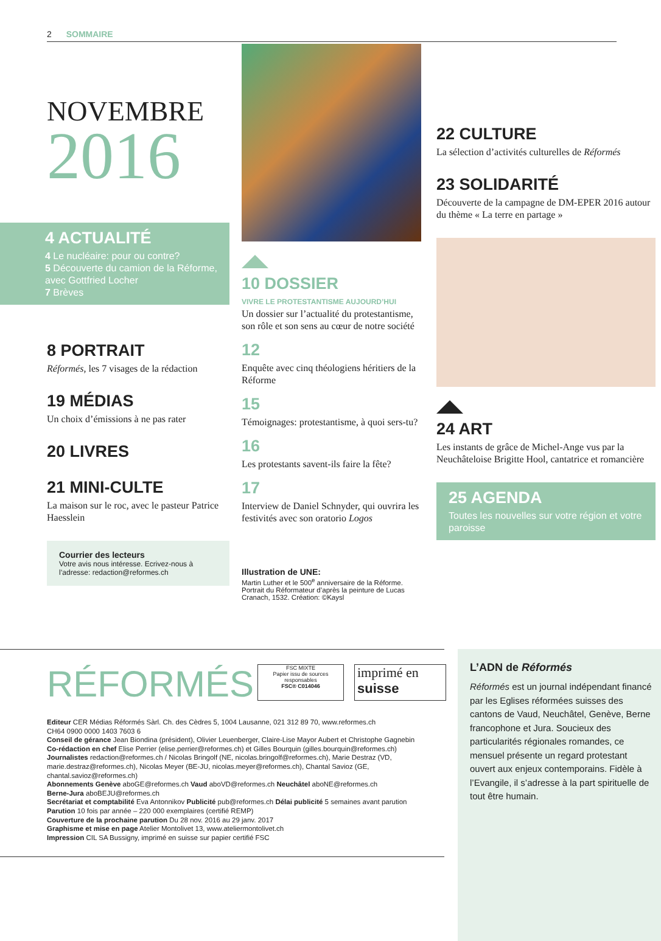2 SOMMAIRE
NOVEMBRE
2016
4 ACTUALITÉ
4 Le nucléaire: pour ou contre?
5 Découverte du camion de la Réforme, avec Gottfried Locher
7 Brèves
8 PORTRAIT
Réformés, les 7 visages de la rédaction
19 MÉDIAS
Un choix d’émissions à ne pas rater
20 LIVRES
21 MINI-CULTE
La maison sur le roc, avec le pasteur Patrice Haesslein
Courrier des lecteurs
Votre avis nous intéresse. Ecrivez-nous à l’adresse: redaction@reformes.ch
10 DOSSIER
VIVRE LE PROTESTANTISME AUJOURD’HUI
Un dossier sur l’actualité du protestantisme, son rôle et son sens au cœur de notre société
12
Enquête avec cinq théologiens héritiers de la Réforme
15
Témoignages: protestantisme, à quoi sers-tu?
16
Les protestants savent-ils faire la fête?
17
Interview de Daniel Schnyder, qui ouvrira les festivités avec son oratorio Logos
Illustration de UNE:
Martin Luther et le 500<sup>e</sup> anniversaire de la Réforme. Portrait du Réformateur d’après la peinture de Lucas Cranach, 1532. Création: ©Kaysl
22 CULTURE
La sélection d’activités culturelles de Réformés
23 SOLIDARITÉ
Découverte de la campagne de DM-EPER 2016 autour du thème « La terre en partage »
24 ART
Les instants de grâce de Michel-Ange vus par la Neuchâteloise Brigitte Hool, cantatrice et romancière
25 AGENDA
Toutes les nouvelles sur votre région et votre paroisse
RÉFORMÉS
FSC MIXTE
Papier issu de sources responsables
FSC® C014046
imprimé en
suisse
Editeur CER Médias Réformés Sàrl. Ch. des Cèdres 5, 1004 Lausanne, 021 312 89 70, www.reformes.ch
CH64 0900 0000 1403 7603 6
Conseil de gérance Jean Biondina (président), Olivier Leuenberger, Claire-Lise Mayor Aubert et Christophe Gagnebin
Co-rédaction en chef Elise Perrier (elise.perrier@reformes.ch) et Gilles Bourquin (gilles.bourquin@reformes.ch)
Journalistes redaction@reformes.ch / Nicolas Bringolf (NE, nicolas.bringolf@reformes.ch), Marie Destraz (VD, marie.destraz@reformes.ch), Nicolas Meyer (BE-JU, nicolas.meyer@reformes.ch), Chantal Savioz (GE, chantal.savioz@reformes.ch)
Abonnements Genève aboGE@reformes.ch Vaud aboVD@reformes.ch Neuchâtel aboNE@reformes.ch
Berne-Jura aboBEJU@reformes.ch
Secrétariat et comptabilité Eva Antonnikov Publicité pub@reformes.ch Délai publicité 5 semaines avant parution
Parution 10 fois par année – 220 000 exemplaires (certifié REMP)
Couverture de la prochaine parution Du 28 nov. 2016 au 29 janv. 2017
Graphisme et mise en page Atelier Montolivet 13, www.ateliermontolivet.ch
Impression CIL SA Bussigny, imprimé en suisse sur papier certifié FSC
L’ADN de Réformés
Réformés est un journal indépendant financé par les Eglises réformées suisses des cantons de Vaud, Neuchâtel, Genève, Berne francophone et Jura. Soucieux des particularités régionales romandes, ce mensuel présente un regard protestant ouvert aux enjeux contemporains. Fidèle à l’Evangile, il s’adresse à la part spirituelle de tout être humain.